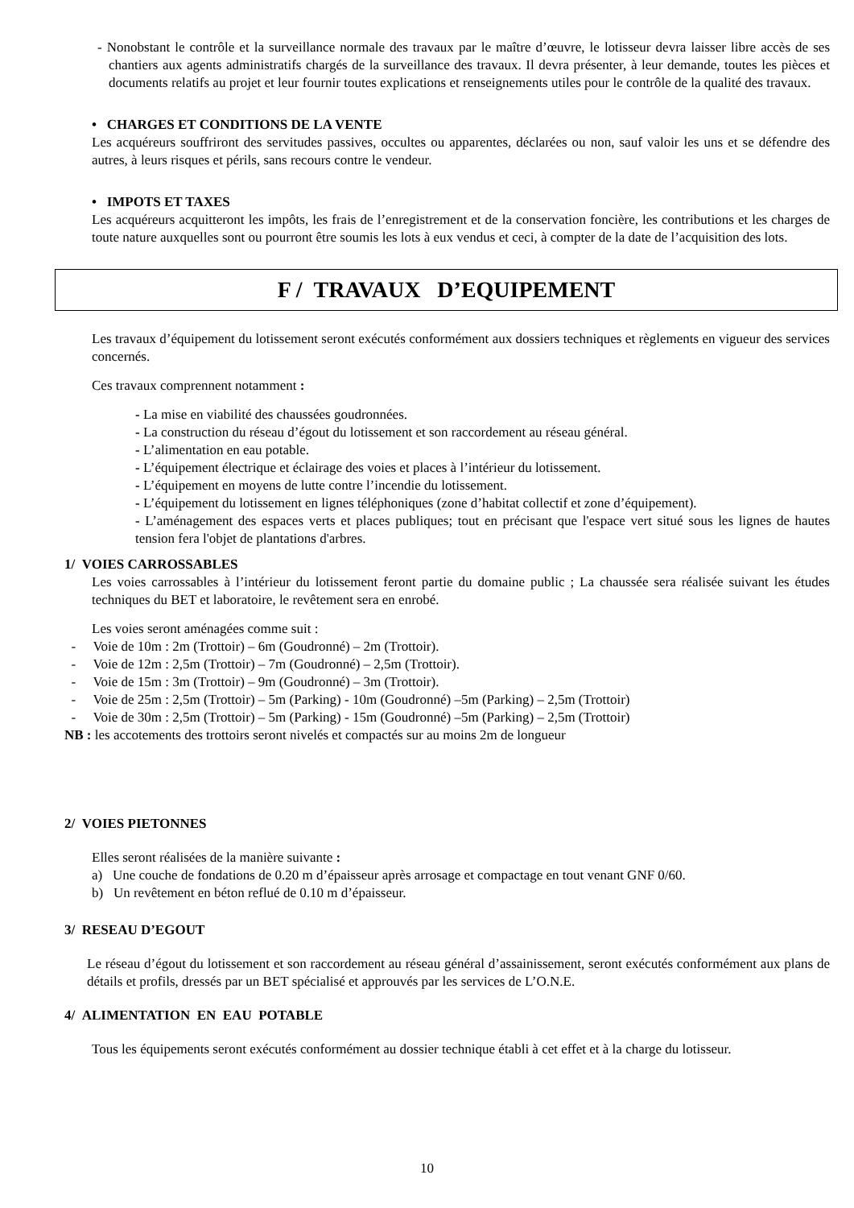- Nonobstant le contrôle et la surveillance normale des travaux par le maître d’œuvre, le lotisseur devra laisser libre accès de ses chantiers aux agents administratifs chargés de la surveillance des travaux. Il devra présenter, à leur demande, toutes les pièces et documents relatifs au projet et leur fournir toutes explications et renseignements utiles pour le contrôle de la qualité des travaux.
• CHARGES ET CONDITIONS DE LA VENTE
Les acquéreurs souffriront des servitudes passives, occultes ou apparentes, déclarées ou non, sauf valoir les uns et se défendre des autres, à leurs risques et périls, sans recours contre le vendeur.
• IMPOTS ET TAXES
Les acquéreurs acquitteront les impôts, les frais de l’enregistrement et de la conservation foncière, les contributions et les charges de toute nature auxquelles sont ou pourront être soumis les lots à eux vendus et ceci, à compter de la date de l’acquisition des lots.
F / TRAVAUX D’EQUIPEMENT
Les travaux d’équipement du lotissement seront exécutés conformément aux dossiers techniques et règlements en vigueur des services concernés.
Ces travaux comprennent notamment :
- La mise en viabilité des chaussées goudronnées.
- La construction du réseau d’égout du lotissement et son raccordement au réseau général.
- L’alimentation en eau potable.
- L’équipement électrique et éclairage des voies et places à l’intérieur du lotissement.
- L’équipement en moyens de lutte contre l’incendie du lotissement.
- L’équipement du lotissement en lignes téléphoniques (zone d’habitat collectif et zone d’équipement).
- L’aménagement des espaces verts et places publiques; tout en précisant que l'espace vert situé sous les lignes de hautes tension fera l'objet de plantations d'arbres.
1/ VOIES CARROSSABLES
Les voies carrossables à l’intérieur du lotissement feront partie du domaine public ; La chaussée sera réalisée suivant les études techniques du BET et laboratoire, le revêtement sera en enrobé.
Les voies seront aménagées comme suit :
- Voie de 10m : 2m (Trottoir) – 6m (Goudronné) – 2m (Trottoir).
- Voie de 12m : 2,5m (Trottoir) – 7m (Goudronné) – 2,5m (Trottoir).
- Voie de 15m : 3m (Trottoir) – 9m (Goudronné) – 3m (Trottoir).
- Voie de 25m : 2,5m (Trottoir) – 5m (Parking) - 10m (Goudronné) –5m (Parking) – 2,5m (Trottoir)
- Voie de 30m : 2,5m (Trottoir) – 5m (Parking) - 15m (Goudronné) –5m (Parking) – 2,5m (Trottoir)
NB : les accotements des trottoirs seront nivelés et compactés sur au moins 2m de longueur
2/ VOIES PIETONNES
Elles seront réalisées de la manière suivante :
a) Une couche de fondations de 0.20 m d’épaisseur après arrosage et compactage en tout venant GNF 0/60.
b) Un revêtement en béton reflué de 0.10 m d’épaisseur.
3/ RESEAU D’EGOUT
Le réseau d’égout du lotissement et son raccordement au réseau général d’assainissement, seront exécutés conformément aux plans de détails et profils, dressés par un BET spécialisé et approuvés par les services de L’O.N.E.
4/ ALIMENTATION EN EAU POTABLE
Tous les équipements seront exécutés conformément au dossier technique établi à cet effet et à la charge du lotisseur.
10